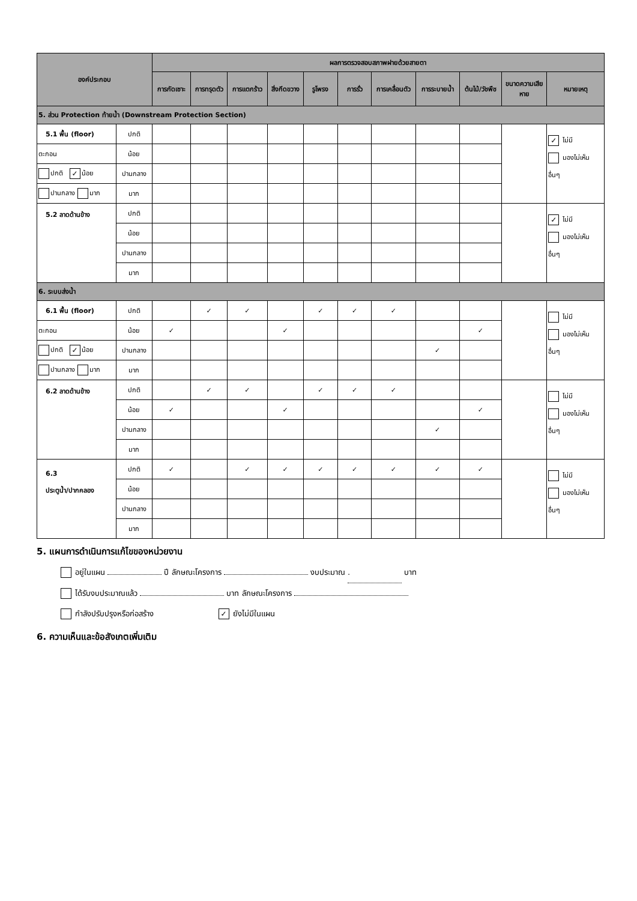| องค์ประกอบ | | ผลการตรวจสอบสภาพฝายด้วยสายตา | | | | | | | | | | |
| --- | --- | --- | --- | --- | --- | --- | --- | --- | --- | --- | --- | --- |
| | | การกัดเซาะ | การทรุดตัว | การแตกร้าว | สิ่งกีดขวาง | รูโพรง | การรั่ว | การเคลื่อนตัว | การระบายน้ำ | ต้นไม้/วัชพืช | ขนาดความเสียหาย | หมายเหตุ |
| 5. ส่วน Protection ท้ายน้ำ (Downstream Protection Section) | | | | | | | | | | | | |
| 5.1 พื้น (floor) | ปกติ | | | | | | | | | | | ✓ ไม่มี มองไม่เห็น อื่นๆ |
| ตะกอน | น้อย | | | | | | | | | | | |
| ปกติ ✓ น้อย | ปานกลาง | | | | | | | | | | | |
| ปานกลาง มาก | มาก | | | | | | | | | | | |
| 5.2 ลาดด้านข้าง | ปกติ | | | | | | | | | | | ✓ ไม่มี มองไม่เห็น อื่นๆ |
| | น้อย | | | | | | | | | | | |
| | ปานกลาง | | | | | | | | | | | |
| | มาก | | | | | | | | | | | |
| 6. ระบบส่งน้ำ | | | | | | | | | | | | |
| 6.1 พื้น (floor) | ปกติ | | ✓ | ✓ | | ✓ | ✓ | ✓ | | | | ไม่มี มองไม่เห็น อื่นๆ |
| ตะกอน | น้อย | ✓ | | | ✓ | | | | | ✓ | | |
| ปกติ ✓ น้อย | ปานกลาง | | | | | | | | ✓ | | | |
| ปานกลาง มาก | มาก | | | | | | | | | | | |
| 6.2 ลาดด้านข้าง | ปกติ | | ✓ | ✓ | | ✓ | ✓ | ✓ | | | | ไม่มี มองไม่เห็น อื่นๆ |
| | น้อย | ✓ | | | ✓ | | | | | ✓ | | |
| | ปานกลาง | | | | | | | | ✓ | | | |
| | มาก | | | | | | | | | | | |
| 6.3 ประตูน้ำ/ปากคลอง | ปกติ | ✓ | | ✓ | ✓ | ✓ | ✓ | ✓ | ✓ | ✓ | | ไม่มี มองไม่เห็น อื่นๆ |
| | น้อย | | | | | | | | | | | |
| | ปานกลาง | | | | | | | | | | | |
| | มาก | | | | | | | | | | | |
5. แผนการดำเนินการแก้ไขของหน่วยงาน
อยู่ในแผน ปี ลักษณะโครงการ งบประมาณ . บาท
ได้รับงบประมาณแล้ว บาท ลักษณะโครงการ
กำลังปรับปรุงหรือก่อสร้าง ✓ ยังไม่มีในแผน
6. ความเห็นและข้อสังเกตเพิ่มเติม